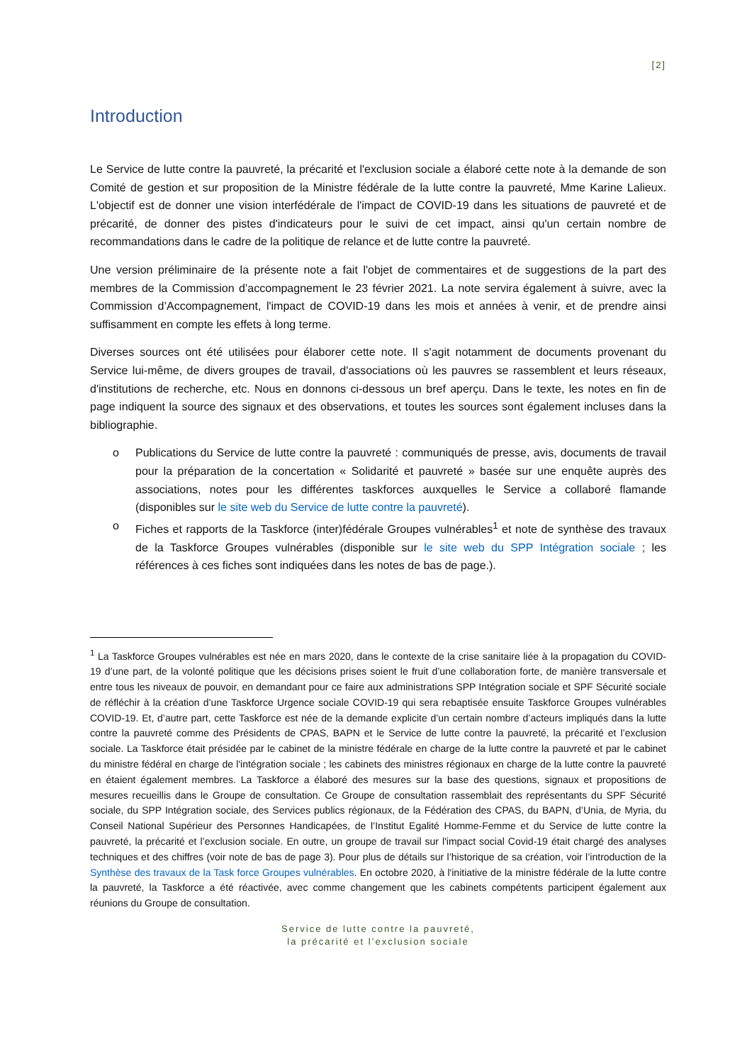[2]
Introduction
Le Service de lutte contre la pauvreté, la précarité et l'exclusion sociale a élaboré cette note à la demande de son Comité de gestion et sur proposition de la Ministre fédérale de la lutte contre la pauvreté, Mme Karine Lalieux. L'objectif est de donner une vision interfédérale de l'impact de COVID-19 dans les situations de pauvreté et de précarité, de donner des pistes d'indicateurs pour le suivi de cet impact, ainsi qu'un certain nombre de recommandations dans le cadre de la politique de relance et de lutte contre la pauvreté.
Une version préliminaire de la présente note a fait l'objet de commentaires et de suggestions de la part des membres de la Commission d’accompagnement le 23 février 2021. La note servira également à suivre, avec la Commission d’Accompagnement, l'impact de COVID-19 dans les mois et années à venir, et de prendre ainsi suffisamment en compte les effets à long terme.
Diverses sources ont été utilisées pour élaborer cette note. Il s'agit notamment de documents provenant du Service lui-même, de divers groupes de travail, d'associations où les pauvres se rassemblent et leurs réseaux, d'institutions de recherche, etc. Nous en donnons ci-dessous un bref aperçu. Dans le texte, les notes en fin de page indiquent la source des signaux et des observations, et toutes les sources sont également incluses dans la bibliographie.
o Publications du Service de lutte contre la pauvreté : communiqués de presse, avis, documents de travail pour la préparation de la concertation « Solidarité et pauvreté » basée sur une enquête auprès des associations, notes pour les différentes taskforces auxquelles le Service a collaboré flamande (disponibles sur le site web du Service de lutte contre la pauvreté).
o Fiches et rapports de la Taskforce (inter)fédérale Groupes vulnérables<sup>1</sup> et note de synthèse des travaux de la Taskforce Groupes vulnérables (disponible sur le site web du SPP Intégration sociale ; les références à ces fiches sont indiquées dans les notes de bas de page.).
<sup>1</sup> La Taskforce Groupes vulnérables est née en mars 2020, dans le contexte de la crise sanitaire liée à la propagation du COVID-19 d’une part, de la volonté politique que les décisions prises soient le fruit d’une collaboration forte, de manière transversale et entre tous les niveaux de pouvoir, en demandant pour ce faire aux administrations SPP Intégration sociale et SPF Sécurité sociale de réfléchir à la création d’une Taskforce Urgence sociale COVID-19 qui sera rebaptisée ensuite Taskforce Groupes vulnérables COVID-19. Et, d’autre part, cette Taskforce est née de la demande explicite d’un certain nombre d’acteurs impliqués dans la lutte contre la pauvreté comme des Présidents de CPAS, BAPN et le Service de lutte contre la pauvreté, la précarité et l’exclusion sociale. La Taskforce était présidée par le cabinet de la ministre fédérale en charge de la lutte contre la pauvreté et par le cabinet du ministre fédéral en charge de l'intégration sociale ; les cabinets des ministres régionaux en charge de la lutte contre la pauvreté en étaient également membres. La Taskforce a élaboré des mesures sur la base des questions, signaux et propositions de mesures recueillis dans le Groupe de consultation. Ce Groupe de consultation rassemblait des représentants du SPF Sécurité sociale, du SPP Intégration sociale, des Services publics régionaux, de la Fédération des CPAS, du BAPN, d’Unia, de Myria, du Conseil National Supérieur des Personnes Handicapées, de l’Institut Egalité Homme-Femme et du Service de lutte contre la pauvreté, la précarité et l’exclusion sociale. En outre, un groupe de travail sur l'impact social Covid-19 était chargé des analyses techniques et des chiffres (voir note de bas de page 3). Pour plus de détails sur l’historique de sa création, voir l’introduction de la Synthèse des travaux de la Task force Groupes vulnérables. En octobre 2020, à l'initiative de la ministre fédérale de la lutte contre la pauvreté, la Taskforce a été réactivée, avec comme changement que les cabinets compétents participent également aux réunions du Groupe de consultation.
Service de lutte contre la pauvreté,
la précarité et l’exclusion sociale